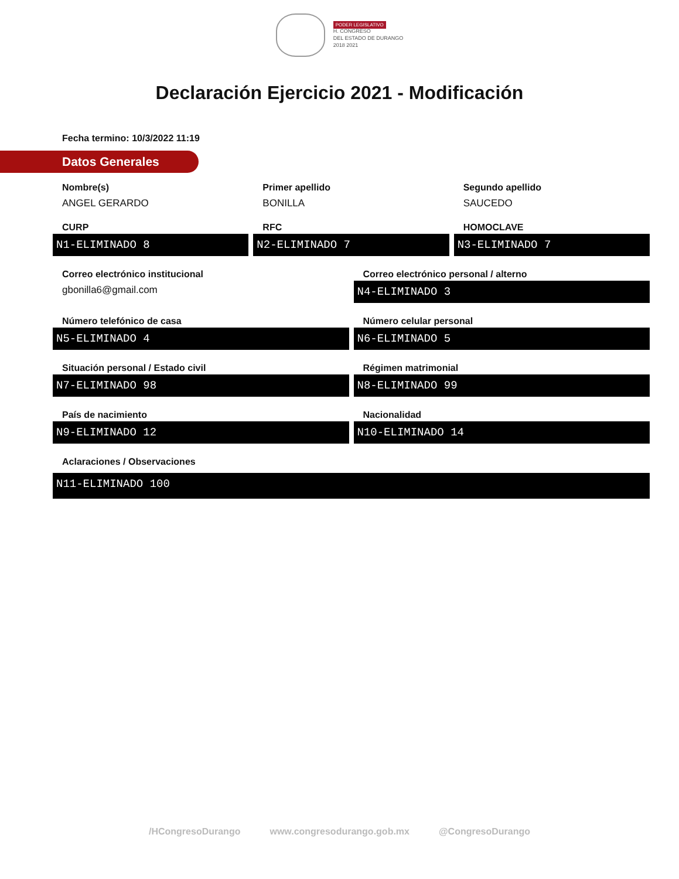PODER LEGISLATIVO
H. CONGRESO
DEL ESTADO DE DURANGO
2018 2021
Declaración Ejercicio 2021 - Modificación
Fecha termino: 10/3/2022 11:19
Datos Generales
Nombre(s)
ANGEL GERARDO
Primer apellido
BONILLA
Segundo apellido
SAUCEDO
CURP
N1-ELIMINADO 8
RFC
N2-ELIMINADO 7
HOMOCLAVE
N3-ELIMINADO 7
Correo electrónico institucional
gbonilla6@gmail.com
Correo electrónico personal / alterno
N4-ELIMINADO 3
Número telefónico de casa
N5-ELIMINADO 4
Número celular personal
N6-ELIMINADO 5
Situación personal / Estado civil
N7-ELIMINADO 98
Régimen matrimonial
N8-ELIMINADO 99
País de nacimiento
N9-ELIMINADO 12
Nacionalidad
N10-ELIMINADO 14
Aclaraciones / Observaciones
N11-ELIMINADO 100
/HCongresoDurango www.congresodurango.gob.mx @CongresoDurango